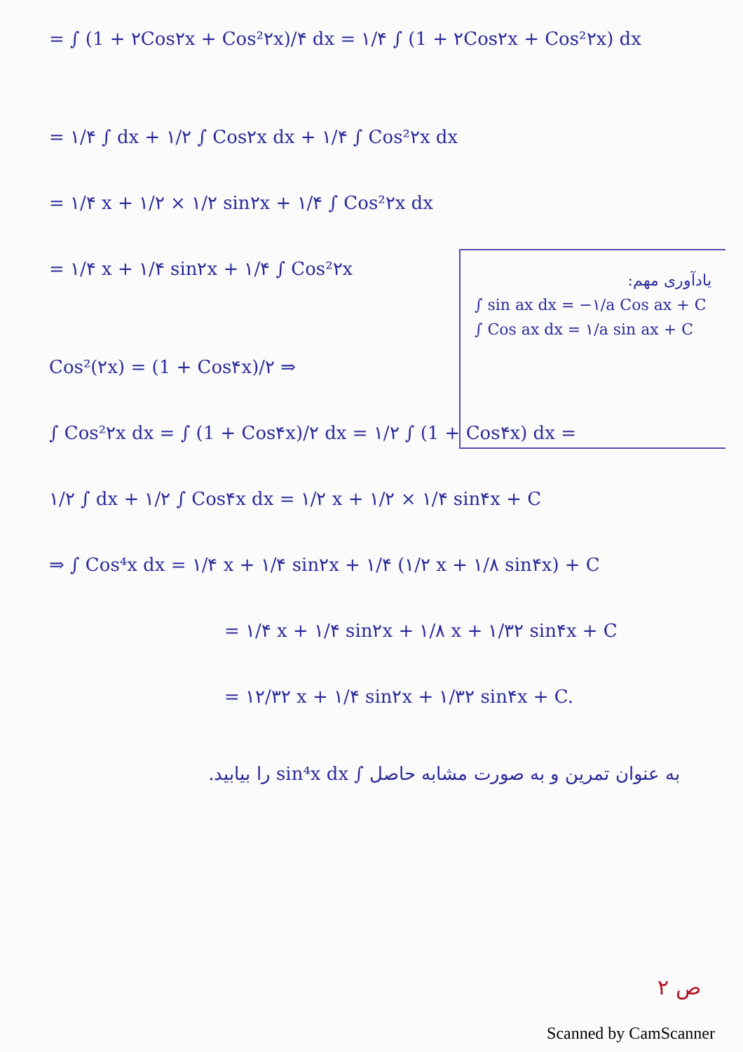= ∫ (1 + ۲Cos۲x + Cos²۲x)/۴ dx = ۱/۴ ∫ (1 + ۲Cos۲x + Cos²۲x) dx
= ۱/۴ ∫ dx + ۱/۲ ∫ Cos۲x dx + ۱/۴ ∫ Cos²۲x dx
= ۱/۴ x + ۱/۲ × ۱/۲ sin۲x + ۱/۴ ∫ Cos²۲x dx
= ۱/۴ x + ۱/۴ sin۲x + ۱/۴ ∫ Cos²۲x
یادآوری مهم:
∫ sin ax dx = −۱/a Cos ax + C
∫ Cos ax dx = ۱/a sin ax + C
Cos²(۲x) = (1 + Cos۴x)/۲ ⇒
∫ Cos²۲x dx = ∫ (1 + Cos۴x)/۲ dx = ۱/۲ ∫ (1 + Cos۴x) dx =
۱/۲ ∫ dx + ۱/۲ ∫ Cos۴x dx = ۱/۲ x + ۱/۲ × ۱/۴ sin۴x + C
⇒ ∫ Cos⁴x dx = ۱/۴ x + ۱/۴ sin۲x + ۱/۴ (۱/۲ x + ۱/۸ sin۴x) + C
= ۱/۴ x + ۱/۴ sin۲x + ۱/۸ x + ۱/۳۲ sin۴x + C
= ۱۲/۳۲ x + ۱/۴ sin۲x + ۱/۳۲ sin۴x + C.
به عنوان تمرین و به صورت مشابه حاصل ∫ sin⁴x dx را بیابید.
ص ۲
Scanned by CamScanner